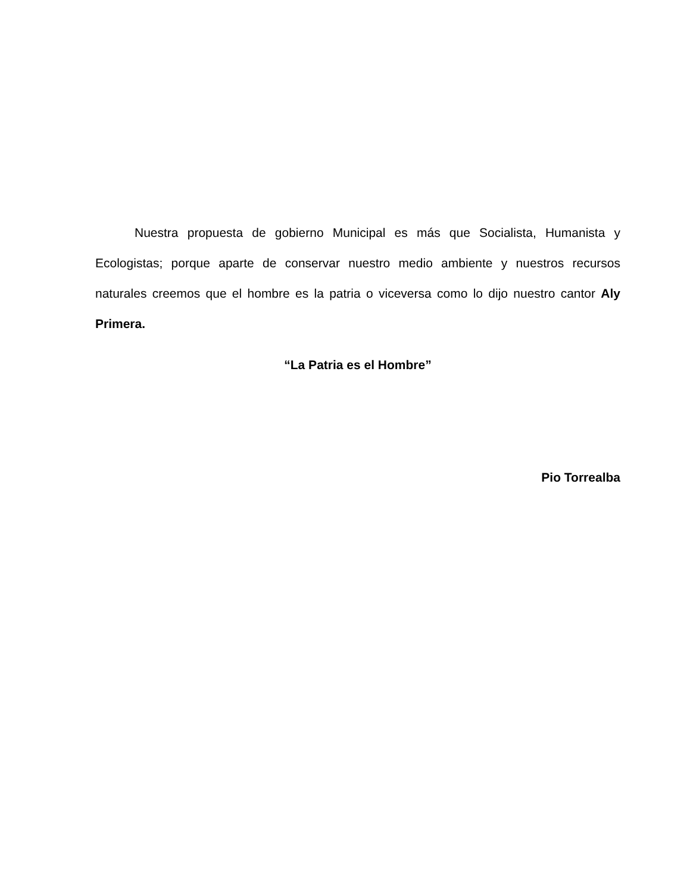Nuestra propuesta de gobierno Municipal es más que Socialista, Humanista y Ecologistas; porque aparte de conservar nuestro medio ambiente y nuestros recursos naturales creemos que el hombre es la patria o viceversa como lo dijo nuestro cantor Aly Primera.
“La Patria es el Hombre”
Pio Torrealba